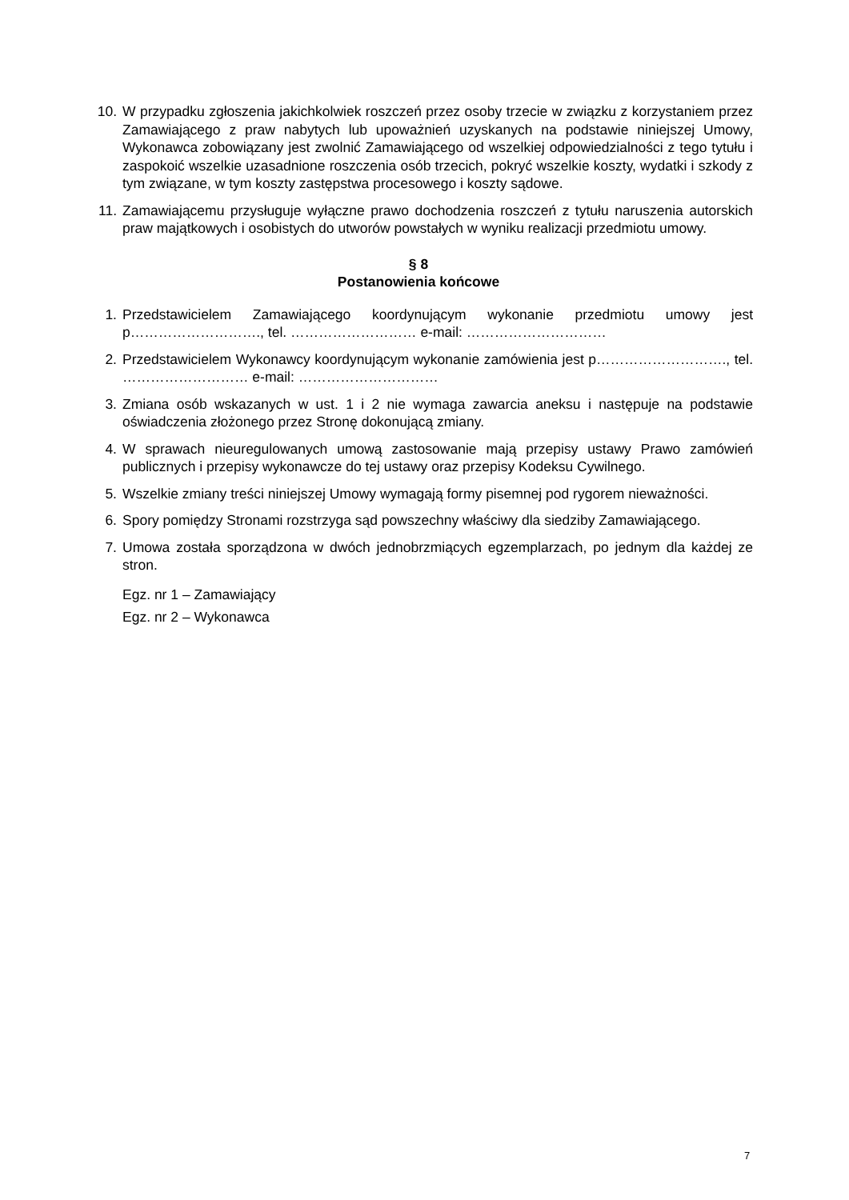10. W przypadku zgłoszenia jakichkolwiek roszczeń przez osoby trzecie w związku z korzystaniem przez Zamawiającego z praw nabytych lub upoważnień uzyskanych na podstawie niniejszej Umowy, Wykonawca zobowiązany jest zwolnić Zamawiającego od wszelkiej odpowiedzialności z tego tytułu i zaspokoić wszelkie uzasadnione roszczenia osób trzecich, pokryć wszelkie koszty, wydatki i szkody z tym związane, w tym koszty zastępstwa procesowego i koszty sądowe.
11. Zamawiającemu przysługuje wyłączne prawo dochodzenia roszczeń z tytułu naruszenia autorskich praw majątkowych i osobistych do utworów powstałych w wyniku realizacji przedmiotu umowy.
§ 8
Postanowienia końcowe
1. Przedstawicielem Zamawiającego koordynującym wykonanie przedmiotu umowy jest p………………………., tel. ……………………… e-mail: …………………………
2. Przedstawicielem Wykonawcy koordynującym wykonanie zamówienia jest p………………………., tel. ……………………… e-mail: …………………………
3. Zmiana osób wskazanych w ust. 1 i 2 nie wymaga zawarcia aneksu i następuje na podstawie oświadczenia złożonego przez Stronę dokonującą zmiany.
4. W sprawach nieuregulowanych umową zastosowanie mają przepisy ustawy Prawo zamówień publicznych i przepisy wykonawcze do tej ustawy oraz przepisy Kodeksu Cywilnego.
5. Wszelkie zmiany treści niniejszej Umowy wymagają formy pisemnej pod rygorem nieważności.
6. Spory pomiędzy Stronami rozstrzyga sąd powszechny właściwy dla siedziby Zamawiającego.
7. Umowa została sporządzona w dwóch jednobrzmiących egzemplarzach, po jednym dla każdej ze stron.
Egz. nr 1 – Zamawiający
Egz. nr 2 – Wykonawca
7